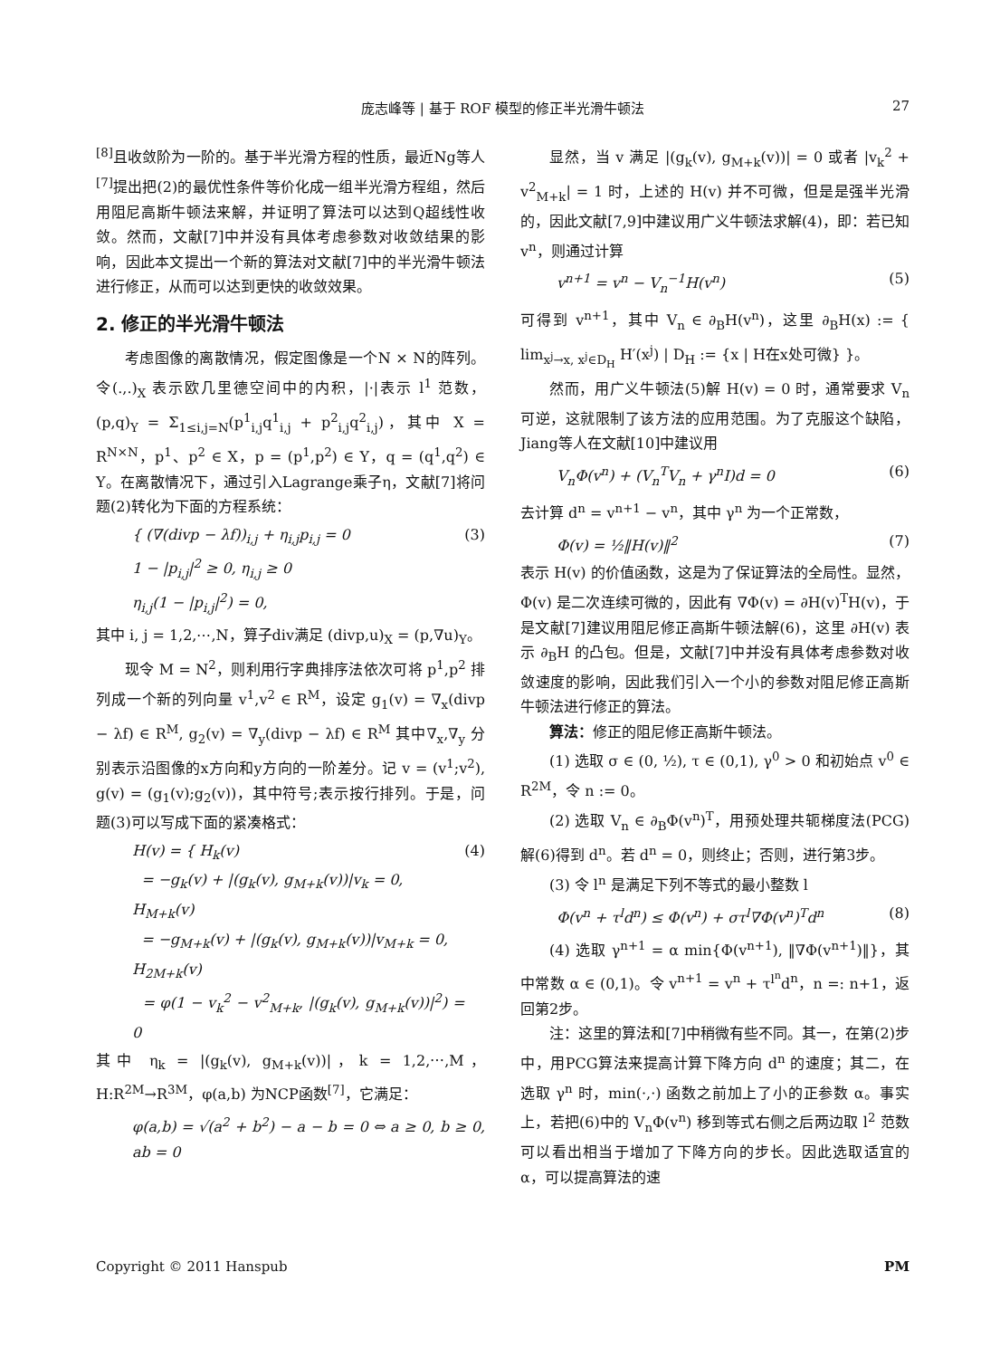庞志峰等 | 基于 ROF 模型的修正半光滑牛顿法 27
<sup>[8]</sup> 且收敛阶为一阶的。基于半光滑方程的性质，最近Ng等人<sup>[7]</sup>提出把(2)的最优性条件等价化成一组半光滑方程组，然后用阻尼高斯牛顿法来解，并证明了算法可以达到Q超线性收敛。然而，文献[7]中并没有具体考虑参数对收敛结果的影响，因此本文提出一个新的算法对文献[7]中的半光滑牛顿法进行修正，从而可以达到更快的收敛效果。
2. 修正的半光滑牛顿法
考虑图像的离散情况，假定图像是一个N × N的阵列。令(.,.)<sub>X</sub> 表示欧几里德空间中的内积，|·|表示 l<sup>1</sup> 范数，(p,q)<sub>Y</sub> = Σ<sub>1≤i,j=N</sub>(p<sup>1</sup><sub>i,j</sub>q<sup>1</sup><sub>i,j</sub> + p<sup>2</sup><sub>i,j</sub>q<sup>2</sup><sub>i,j</sub>)，其中 X = R<sup>N×N</sup>，p<sup>1</sup>、p<sup>2</sup> ∈ X，p = (p<sup>1</sup>,p<sup>2</sup>) ∈ Y，q = (q<sup>1</sup>,q<sup>2</sup>) ∈ Y。在离散情况下，通过引入Lagrange乘子η，文献[7]将问题(2)转化为下面的方程系统：
{ (∇(divp − λf))<sub>i,j</sub> + η<sub>i,j</sub>p<sub>i,j</sub> = 0
1 − |p<sub>i,j</sub>|<sup>2</sup> ≥ 0, η<sub>i,j</sub> ≥ 0
η<sub>i,j</sub>(1 − |p<sub>i,j</sub>|<sup>2</sup>) = 0, (3)
其中 i, j = 1,2,⋯,N，算子div满足 (divp,u)<sub>X</sub> = (p,∇u)<sub>Y</sub>。
现令 M = N<sup>2</sup>，则利用行字典排序法依次可将 p<sup>1</sup>,p<sup>2</sup> 排列成一个新的列向量 v<sup>1</sup>,v<sup>2</sup> ∈ R<sup>M</sup>，设定 g<sub>1</sub>(v) = ∇<sub>x</sub>(divp − λf) ∈ R<sup>M</sup>, g<sub>2</sub>(v) = ∇<sub>y</sub>(divp − λf) ∈ R<sup>M</sup> 其中∇<sub>x</sub>,∇<sub>y</sub> 分别表示沿图像的x方向和y方向的一阶差分。记 v = (v<sup>1</sup>;v<sup>2</sup>), g(v) = (g<sub>1</sub>(v);g<sub>2</sub>(v))，其中符号;表示按行排列。于是，问题(3)可以写成下面的紧凑格式：
H(v) = { H<sub>k</sub>(v)
= −g<sub>k</sub>(v) + |(g<sub>k</sub>(v), g<sub>M+k</sub>(v))|v<sub>k</sub> = 0,
H<sub>M+k</sub>(v)
= −g<sub>M+k</sub>(v) + |(g<sub>k</sub>(v), g<sub>M+k</sub>(v))|v<sub>M+k</sub> = 0,
H<sub>2M+k</sub>(v)
= φ(1 − v<sub>k</sub><sup>2</sup> − v<sup>2</sup><sub>M+k</sub>, |(g<sub>k</sub>(v), g<sub>M+k</sub>(v))|<sup>2</sup>) = 0 (4)
其中 η<sub>k</sub> = |(g<sub>k</sub>(v), g<sub>M+k</sub>(v))|，k = 1,2,⋯,M，H:R<sup>2M</sup>→R<sup>3M</sup>，φ(a,b) 为NCP函数<sup>[7]</sup>，它满足：
φ(a,b) = √(a<sup>2</sup> + b<sup>2</sup>) − a − b = 0 ⇔ a ≥ 0, b ≥ 0, ab = 0
显然，当 v 满足 |(g<sub>k</sub>(v), g<sub>M+k</sub>(v))| = 0 或者 |v<sub>k</sub><sup>2</sup> + v<sup>2</sup><sub>M+k</sub>| = 1 时，上述的 H(v) 并不可微，但是是强半光滑的，因此文献[7,9]中建议用广义牛顿法求解(4)，即：若已知 v<sup>n</sup>，则通过计算
v<sup>n+1</sup> = v<sup>n</sup> − V<sub>n</sub><sup>−1</sup>H(v<sup>n</sup>) (5)
可得到 v<sup>n+1</sup>，其中 V<sub>n</sub> ∈ ∂<sub>B</sub>H(v<sup>n</sup>)，这里 ∂<sub>B</sub>H(x) := { lim<sub>x<sup>j</sup>→x, x<sup>j</sup>∈D<sub>H</sub></sub> H′(x<sup>j</sup>) | D<sub>H</sub> := {x | H在x处可微} }。
然而，用广义牛顿法(5)解 H(v) = 0 时，通常要求 V<sub>n</sub> 可逆，这就限制了该方法的应用范围。为了克服这个缺陷，Jiang等人在文献[10]中建议用
V<sub>n</sub>Φ(v<sup>n</sup>) + (V<sub>n</sub><sup>T</sup>V<sub>n</sub> + γ<sup>n</sup>I)d = 0 (6)
去计算 d<sup>n</sup> = v<sup>n+1</sup> − v<sup>n</sup>，其中 γ<sup>n</sup> 为一个正常数，
Φ(v) = ½‖H(v)‖<sup>2</sup> (7)
表示 H(v) 的价值函数，这是为了保证算法的全局性。显然，Φ(v) 是二次连续可微的，因此有 ∇Φ(v) = ∂H(v)<sup>T</sup>H(v)，于是文献[7]建议用阻尼修正高斯牛顿法解(6)，这里 ∂H(v) 表示 ∂<sub>B</sub>H 的凸包。但是，文献[7]中并没有具体考虑参数对收敛速度的影响，因此我们引入一个小的参数对阻尼修正高斯牛顿法进行修正的算法。
算法：修正的阻尼修正高斯牛顿法。
(1) 选取 σ ∈ (0, ½), τ ∈ (0,1), γ<sup>0</sup> > 0 和初始点 v<sup>0</sup> ∈ R<sup>2M</sup>，令 n := 0。
(2) 选取 V<sub>n</sub> ∈ ∂<sub>B</sub>Φ(v<sup>n</sup>)<sup>T</sup>，用预处理共轭梯度法(PCG)解(6)得到 d<sup>n</sup>。若 d<sup>n</sup> = 0，则终止；否则，进行第3步。
(3) 令 l<sup>n</sup> 是满足下列不等式的最小整数 l
Φ(v<sup>n</sup> + τ<sup>l</sup>d<sup>n</sup>) ≤ Φ(v<sup>n</sup>) + στ<sup>l</sup>∇Φ(v<sup>n</sup>)<sup>T</sup>d<sup>n</sup> (8)
(4) 选取 γ<sup>n+1</sup> = α min{Φ(v<sup>n+1</sup>), ‖∇Φ(v<sup>n+1</sup>)‖}，其中常数 α ∈ (0,1)。令 v<sup>n+1</sup> = v<sup>n</sup> + τ<sup>l<sup>n</sup></sup>d<sup>n</sup>，n =: n+1，返回第2步。
注：这里的算法和[7]中稍微有些不同。其一，在第(2)步中，用PCG算法来提高计算下降方向 d<sup>n</sup> 的速度；其二，在选取 γ<sup>n</sup> 时，min(·,·) 函数之前加上了小的正参数 α。事实上，若把(6)中的 V<sub>n</sub>Φ(v<sup>n</sup>) 移到等式右侧之后两边取 l<sup>2</sup> 范数可以看出相当于增加了下降方向的步长。因此选取适宜的 α，可以提高算法的速
Copyright © 2011 Hanspub PM